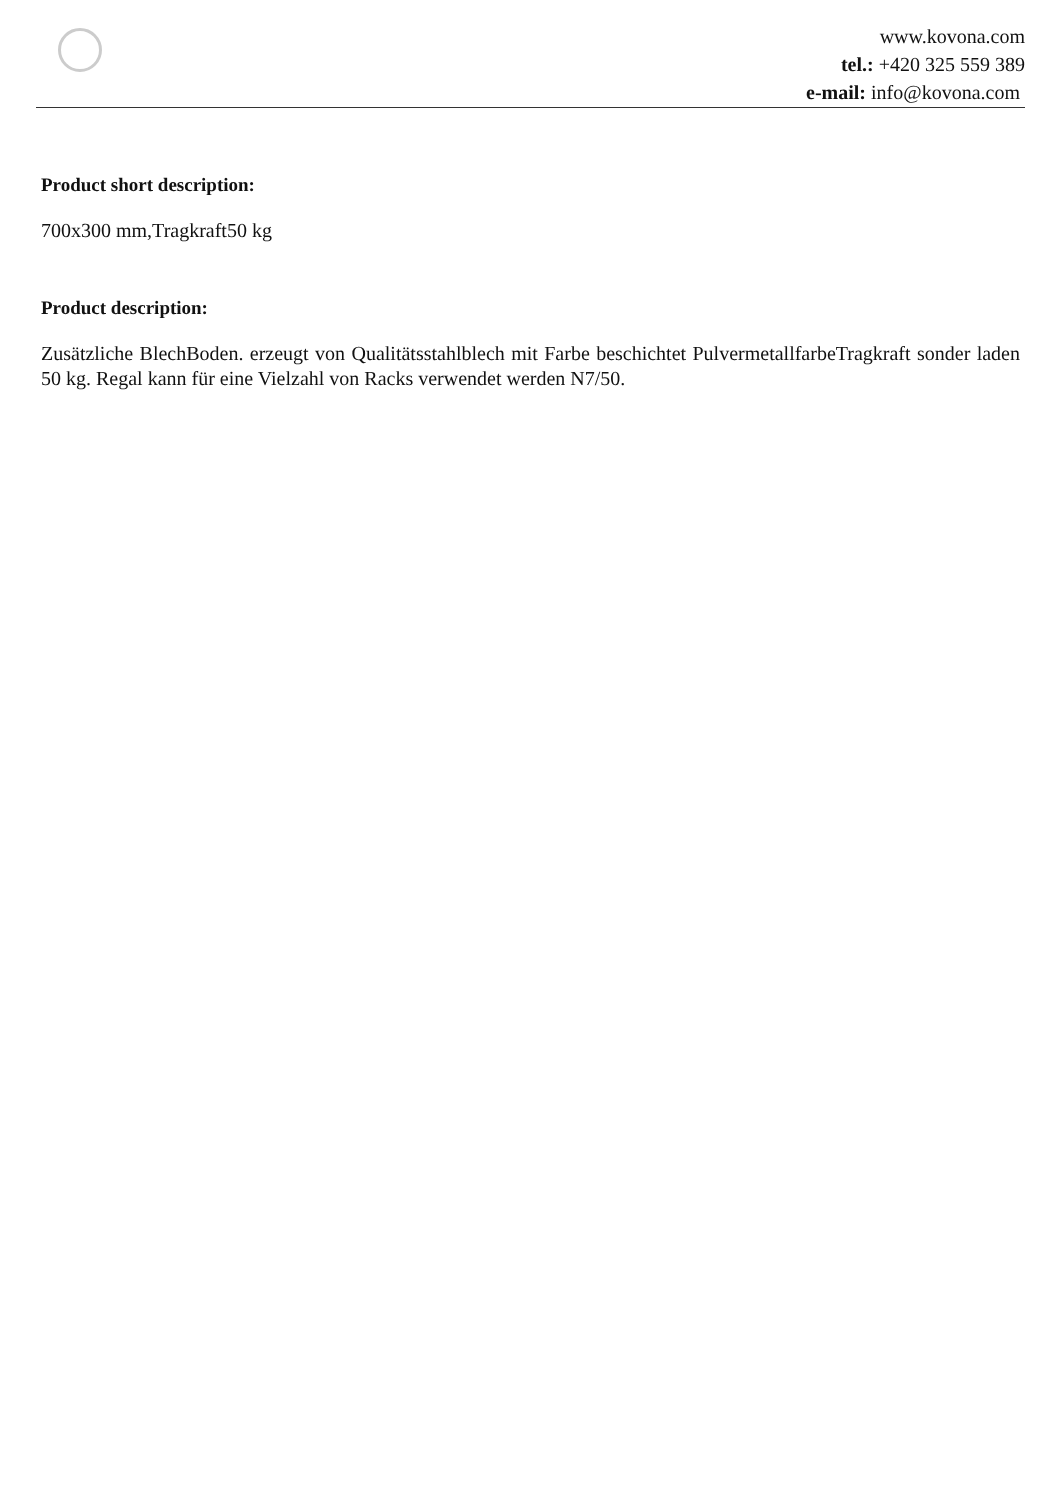www.kovona.com
tel.: +420 325 559 389
e-mail: info@kovona.com
Product short description:
700x300 mm,Tragkraft50 kg
Product description:
Zusätzliche BlechBoden. erzeugt von Qualitätsstahlblech mit Farbe beschichtet PulvermetallfarbeTragkraft sonder laden 50 kg. Regal kann für eine Vielzahl von Racks verwendet werden N7/50.